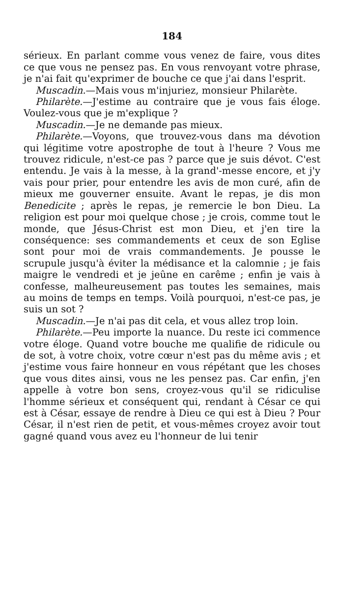184
sérieux. En parlant comme vous venez de faire, vous dites ce que vous ne pensez pas. En vous renvoyant votre phrase, je n'ai fait qu'exprimer de bouche ce que j'ai dans l'esprit.
Muscadin.—Mais vous m'injuriez, monsieur Philarète.
Philarète.—J'estime au contraire que je vous fais éloge. Voulez-vous que je m'explique ?
Muscadin.—Je ne demande pas mieux.
Philarète.—Voyons, que trouvez-vous dans ma dévotion qui légitime votre apostrophe de tout à l'heure ? Vous me trouvez ridicule, n'est-ce pas ? parce que je suis dévot. C'est entendu. Je vais à la messe, à la grand'-messe encore, et j'y vais pour prier, pour entendre les avis de mon curé, afin de mieux me gouverner ensuite. Avant le repas, je dis mon Benedicite ; après le repas, je remercie le bon Dieu. La religion est pour moi quelque chose ; je crois, comme tout le monde, que Jésus-Christ est mon Dieu, et j'en tire la conséquence: ses commandements et ceux de son Eglise sont pour moi de vrais commandements. Je pousse le scrupule jusqu'à éviter la médisance et la calomnie ; je fais maigre le vendredi et je jeûne en carême ; enfin je vais à confesse, malheureusement pas toutes les semaines, mais au moins de temps en temps. Voilà pourquoi, n'est-ce pas, je suis un sot ?
Muscadin.—Je n'ai pas dit cela, et vous allez trop loin.
Philarète.—Peu importe la nuance. Du reste ici commence votre éloge. Quand votre bouche me qualifie de ridicule ou de sot, à votre choix, votre cœur n'est pas du même avis ; et j'estime vous faire honneur en vous répétant que les choses que vous dites ainsi, vous ne les pensez pas. Car enfin, j'en appelle à votre bon sens, croyez-vous qu'il se ridiculise l'homme sérieux et conséquent qui, rendant à César ce qui est à César, essaye de rendre à Dieu ce qui est à Dieu ? Pour César, il n'est rien de petit, et vous-mêmes croyez avoir tout gagné quand vous avez eu l'honneur de lui tenir